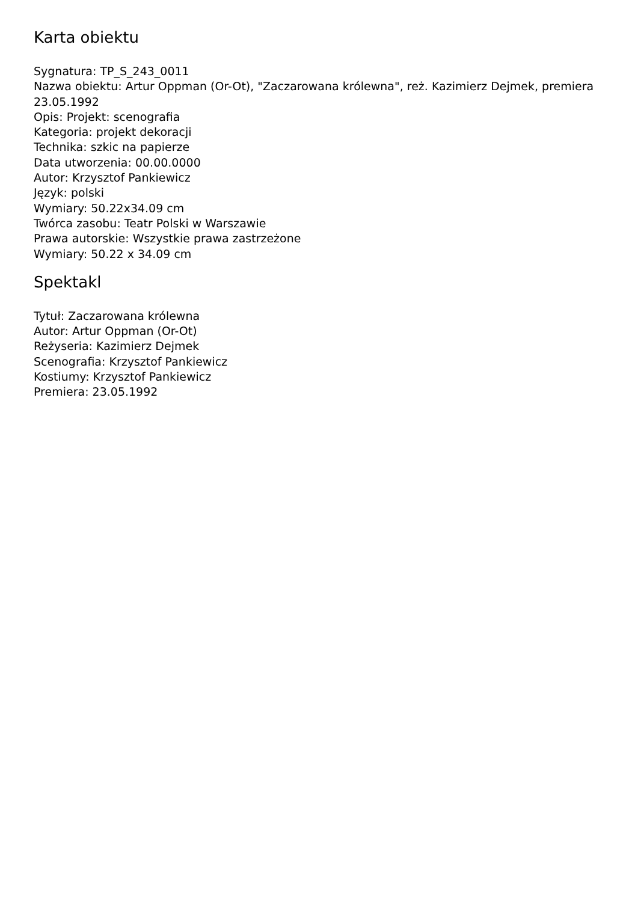Karta obiektu
Sygnatura: TP_S_243_0011
Nazwa obiektu: Artur Oppman (Or-Ot), "Zaczarowana królewna", reż. Kazimierz Dejmek, premiera 23.05.1992
Opis: Projekt: scenografia
Kategoria: projekt dekoracji
Technika: szkic na papierze
Data utworzenia: 00.00.0000
Autor: Krzysztof Pankiewicz
Język: polski
Wymiary: 50.22x34.09 cm
Twórca zasobu: Teatr Polski w Warszawie
Prawa autorskie: Wszystkie prawa zastrzeżone
Wymiary: 50.22 x 34.09 cm
Spektakl
Tytuł: Zaczarowana królewna
Autor: Artur Oppman (Or-Ot)
Reżyseria: Kazimierz Dejmek
Scenografia: Krzysztof Pankiewicz
Kostiumy: Krzysztof Pankiewicz
Premiera: 23.05.1992